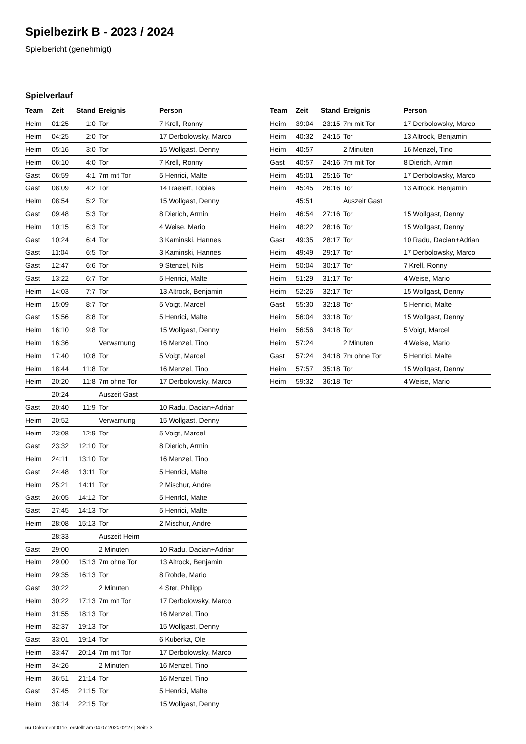Spielbezirk B - 2023 / 2024
Spielbericht (genehmigt)
Spielverlauf
| Team | Zeit | Stand | Ereignis | Person |
| --- | --- | --- | --- | --- |
| Heim | 01:25 | 1:0 | Tor | 7 Krell, Ronny |
| Heim | 04:25 | 2:0 | Tor | 17 Derbolowsky, Marco |
| Heim | 05:16 | 3:0 | Tor | 15 Wollgast, Denny |
| Heim | 06:10 | 4:0 | Tor | 7 Krell, Ronny |
| Gast | 06:59 | 4:1 | 7m mit Tor | 5 Henrici, Malte |
| Gast | 08:09 | 4:2 | Tor | 14 Raelert, Tobias |
| Heim | 08:54 | 5:2 | Tor | 15 Wollgast, Denny |
| Gast | 09:48 | 5:3 | Tor | 8 Dierich, Armin |
| Heim | 10:15 | 6:3 | Tor | 4 Weise, Mario |
| Gast | 10:24 | 6:4 | Tor | 3 Kaminski, Hannes |
| Gast | 11:04 | 6:5 | Tor | 3 Kaminski, Hannes |
| Gast | 12:47 | 6:6 | Tor | 9 Stenzel, Nils |
| Gast | 13:22 | 6:7 | Tor | 5 Henrici, Malte |
| Heim | 14:03 | 7:7 | Tor | 13 Altrock, Benjamin |
| Heim | 15:09 | 8:7 | Tor | 5 Voigt, Marcel |
| Gast | 15:56 | 8:8 | Tor | 5 Henrici, Malte |
| Heim | 16:10 | 9:8 | Tor | 15 Wollgast, Denny |
| Heim | 16:36 | | Verwarnung | 16 Menzel, Tino |
| Heim | 17:40 | 10:8 | Tor | 5 Voigt, Marcel |
| Heim | 18:44 | 11:8 | Tor | 16 Menzel, Tino |
| Heim | 20:20 | 11:8 | 7m ohne Tor | 17 Derbolowsky, Marco |
| | 20:24 | | Auszeit Gast | |
| Gast | 20:40 | 11:9 | Tor | 10 Radu, Dacian+Adrian |
| Heim | 20:52 | | Verwarnung | 15 Wollgast, Denny |
| Heim | 23:08 | 12:9 | Tor | 5 Voigt, Marcel |
| Gast | 23:32 | 12:10 | Tor | 8 Dierich, Armin |
| Heim | 24:11 | 13:10 | Tor | 16 Menzel, Tino |
| Gast | 24:48 | 13:11 | Tor | 5 Henrici, Malte |
| Heim | 25:21 | 14:11 | Tor | 2 Mischur, Andre |
| Gast | 26:05 | 14:12 | Tor | 5 Henrici, Malte |
| Gast | 27:45 | 14:13 | Tor | 5 Henrici, Malte |
| Heim | 28:08 | 15:13 | Tor | 2 Mischur, Andre |
| | 28:33 | | Auszeit Heim | |
| Gast | 29:00 | | 2 Minuten | 10 Radu, Dacian+Adrian |
| Heim | 29:00 | 15:13 | 7m ohne Tor | 13 Altrock, Benjamin |
| Heim | 29:35 | 16:13 | Tor | 8 Rohde, Mario |
| Gast | 30:22 | | 2 Minuten | 4 Ster, Philipp |
| Heim | 30:22 | 17:13 | 7m mit Tor | 17 Derbolowsky, Marco |
| Heim | 31:55 | 18:13 | Tor | 16 Menzel, Tino |
| Heim | 32:37 | 19:13 | Tor | 15 Wollgast, Denny |
| Gast | 33:01 | 19:14 | Tor | 6 Kuberka, Ole |
| Heim | 33:47 | 20:14 | 7m mit Tor | 17 Derbolowsky, Marco |
| Heim | 34:26 | | 2 Minuten | 16 Menzel, Tino |
| Heim | 36:51 | 21:14 | Tor | 16 Menzel, Tino |
| Gast | 37:45 | 21:15 | Tor | 5 Henrici, Malte |
| Heim | 38:14 | 22:15 | Tor | 15 Wollgast, Denny |
| Team | Zeit | Stand | Ereignis | Person |
| --- | --- | --- | --- | --- |
| Heim | 39:04 | 23:15 | 7m mit Tor | 17 Derbolowsky, Marco |
| Heim | 40:32 | 24:15 | Tor | 13 Altrock, Benjamin |
| Heim | 40:57 | | 2 Minuten | 16 Menzel, Tino |
| Gast | 40:57 | 24:16 | 7m mit Tor | 8 Dierich, Armin |
| Heim | 45:01 | 25:16 | Tor | 17 Derbolowsky, Marco |
| Heim | 45:45 | 26:16 | Tor | 13 Altrock, Benjamin |
| | 45:51 | | Auszeit Gast | |
| Heim | 46:54 | 27:16 | Tor | 15 Wollgast, Denny |
| Heim | 48:22 | 28:16 | Tor | 15 Wollgast, Denny |
| Gast | 49:35 | 28:17 | Tor | 10 Radu, Dacian+Adrian |
| Heim | 49:49 | 29:17 | Tor | 17 Derbolowsky, Marco |
| Heim | 50:04 | 30:17 | Tor | 7 Krell, Ronny |
| Heim | 51:29 | 31:17 | Tor | 4 Weise, Mario |
| Heim | 52:26 | 32:17 | Tor | 15 Wollgast, Denny |
| Gast | 55:30 | 32:18 | Tor | 5 Henrici, Malte |
| Heim | 56:04 | 33:18 | Tor | 15 Wollgast, Denny |
| Heim | 56:56 | 34:18 | Tor | 5 Voigt, Marcel |
| Heim | 57:24 | | 2 Minuten | 4 Weise, Mario |
| Gast | 57:24 | 34:18 | 7m ohne Tor | 5 Henrici, Malte |
| Heim | 57:57 | 35:18 | Tor | 15 Wollgast, Denny |
| Heim | 59:32 | 36:18 | Tor | 4 Weise, Mario |
nu.Dokument 011e, erstellt am 04.07.2024 02:27 | Seite 3